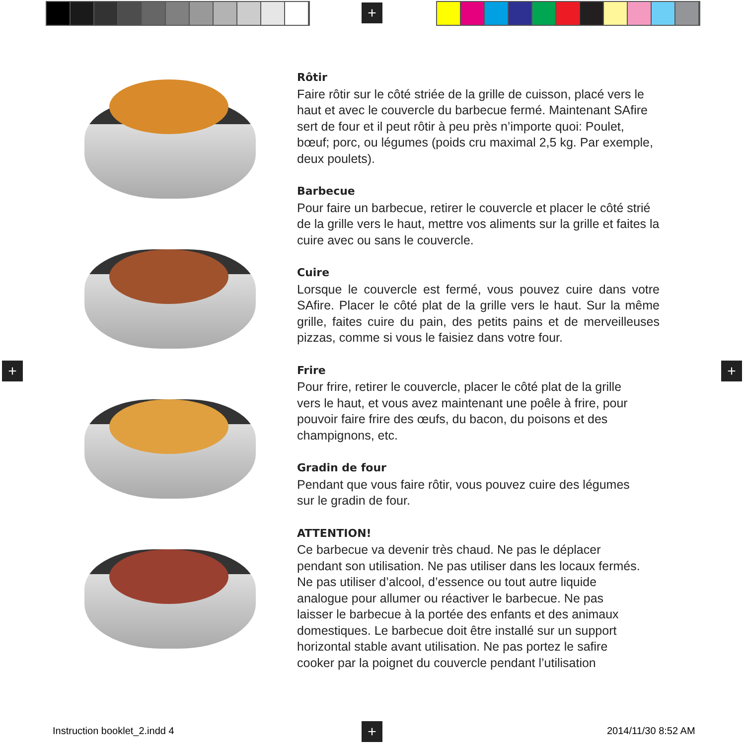+
+ +
Rôtir
Faire rôtir sur le côté striée de la grille de cuisson, placé vers le haut et avec le couvercle du barbecue fermé. Maintenant SAfire sert de four et il peut rôtir à peu près n’importe quoi: Poulet, bœuf; porc, ou légumes (poids cru maximal 2,5 kg. Par exemple, deux poulets).
Barbecue
Pour faire un barbecue, retirer le couvercle et placer le côté strié de la grille vers le haut, mettre vos aliments sur la grille et faites la cuire avec ou sans le couvercle.
Cuire
Lorsque le couvercle est fermé, vous pouvez cuire dans votre SAfire. Placer le côté plat de la grille vers le haut. Sur la même grille, faites cuire du pain, des petits pains et de merveilleuses pizzas, comme si vous le faisiez dans votre four.
Frire
Pour frire, retirer le couvercle, placer le côté plat de la grille
vers le haut, et vous avez maintenant une poêle à frire, pour
pouvoir faire frire des œufs, du bacon, du poisons et des
champignons, etc.
Gradin de four
Pendant que vous faire rôtir, vous pouvez cuire des légumes
sur le gradin de four.
ATTENTION!
Ce barbecue va devenir très chaud. Ne pas le déplacer
pendant son utilisation. Ne pas utiliser dans les locaux fermés.
Ne pas utiliser d’alcool, d’essence ou tout autre liquide
analogue pour allumer ou réactiver le barbecue. Ne pas
laisser le barbecue à la portée des enfants et des animaux
domestiques. Le barbecue doit être installé sur un support
horizontal stable avant utilisation. Ne pas portez le safire
cooker par la poignet du couvercle pendant l’utilisation
Instruction booklet_2.indd 4 + 2014/11/30 8:52 AM